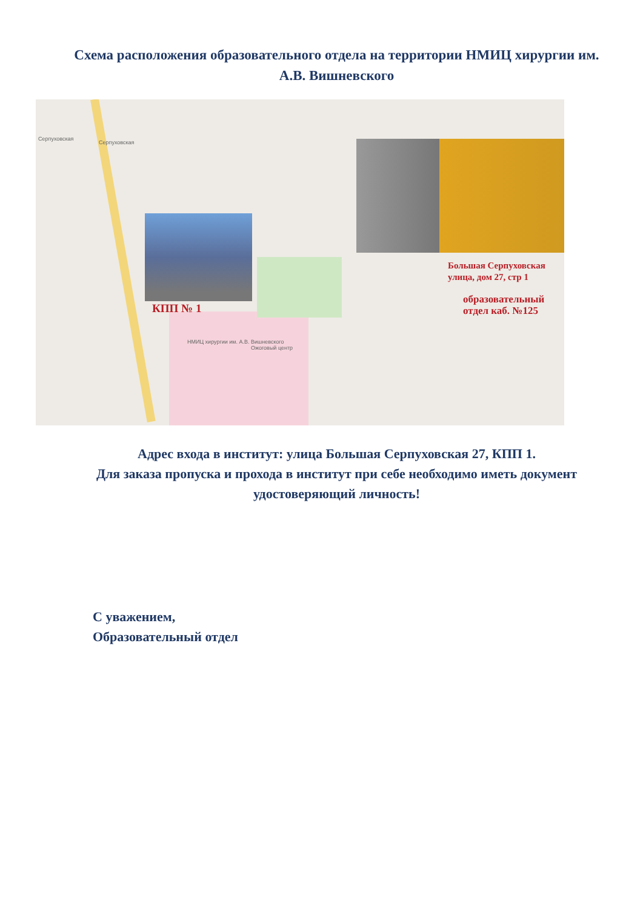Схема расположения образовательного отдела на территории НМИЦ хирургии им. А.В. Вишневского
Серпуховская
Серпуховская
НМИЦ хирургии им. А.В. Вишневского
Ожоговый центр
КПП № 1
Большая Серпуховская
улица, дом 27, стр 1
образовательный
отдел каб. №125
Адрес входа в институт: улица Большая Серпуховская 27, КПП 1.
Для заказа пропуска и прохода в институт при себе необходимо иметь документ удостоверяющий личность!
С уважением,
Образовательный отдел